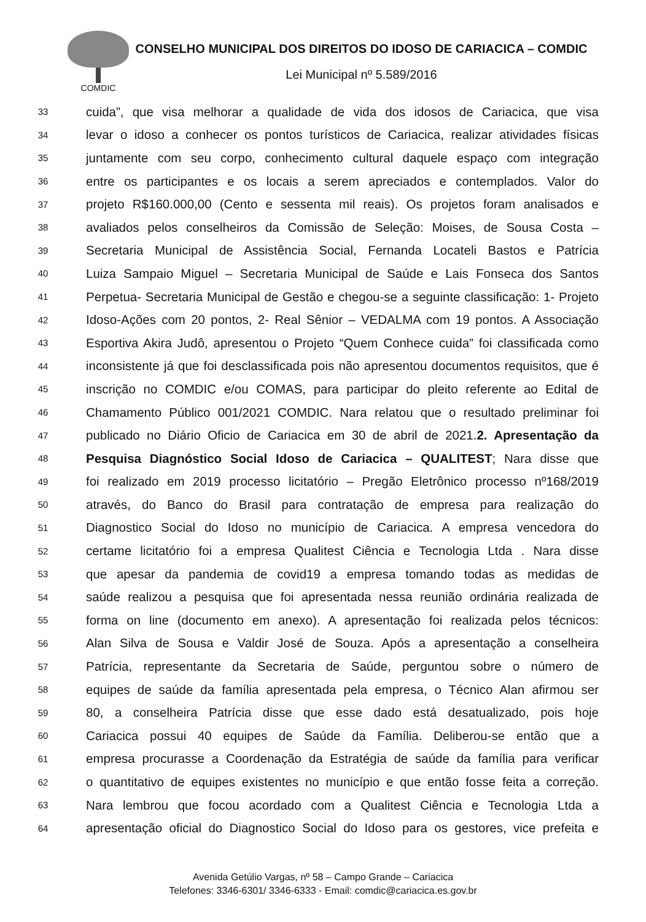COMDIC
CONSELHO MUNICIPAL DOS DIREITOS DO IDOSO DE CARIACICA – COMDIC
Lei Municipal nº 5.589/2016
33 cuida”, que visa melhorar a qualidade de vida dos idosos de Cariacica, que visa
34 levar o idoso a conhecer os pontos turísticos de Cariacica, realizar atividades físicas
35 juntamente com seu corpo, conhecimento cultural daquele espaço com integração
36 entre os participantes e os locais a serem apreciados e contemplados. Valor do
37 projeto R$160.000,00 (Cento e sessenta mil reais). Os projetos foram analisados e
38 avaliados pelos conselheiros da Comissão de Seleção: Moises, de Sousa Costa –
39 Secretaria Municipal de Assistência Social, Fernanda Locateli Bastos e Patrícia
40 Luiza Sampaio Miguel – Secretaria Municipal de Saúde e Lais Fonseca dos Santos
41 Perpetua- Secretaria Municipal de Gestão e chegou-se a seguinte classificação: 1- Projeto
42 Idoso-Ações com 20 pontos, 2- Real Sênior – VEDALMA com 19 pontos. A Associação
43 Esportiva Akira Judô, apresentou o Projeto “Quem Conhece cuida” foi classificada como
44 inconsistente já que foi desclassificada pois não apresentou documentos requisitos, que é
45 inscrição no COMDIC e/ou COMAS, para participar do pleito referente ao Edital de
46 Chamamento Público 001/2021 COMDIC. Nara relatou que o resultado preliminar foi
47 publicado no Diário Oficio de Cariacica em 30 de abril de 2021.2. Apresentação da
48 Pesquisa Diagnóstico Social Idoso de Cariacica – QUALITEST; Nara disse que
49 foi realizado em 2019 processo licitatório – Pregão Eletrônico processo nº168/2019
50 através, do Banco do Brasil para contratação de empresa para realização do
51 Diagnostico Social do Idoso no município de Cariacica. A empresa vencedora do
52 certame licitatório foi a empresa Qualitest Ciência e Tecnologia Ltda . Nara disse
53 que apesar da pandemia de covid19 a empresa tomando todas as medidas de
54 saúde realizou a pesquisa que foi apresentada nessa reunião ordinária realizada de
55 forma on line (documento em anexo). A apresentação foi realizada pelos técnicos:
56 Alan Silva de Sousa e Valdir José de Souza. Após a apresentação a conselheira
57 Patrícia, representante da Secretaria de Saúde, perguntou sobre o número de
58 equipes de saúde da família apresentada pela empresa, o Técnico Alan afirmou ser
59 80, a conselheira Patrícia disse que esse dado está desatualizado, pois hoje
60 Cariacica possui 40 equipes de Saúde da Família. Deliberou-se então que a
61 empresa procurasse a Coordenação da Estratégia de saúde da família para verificar
62 o quantitativo de equipes existentes no município e que então fosse feita a correção.
63 Nara lembrou que focou acordado com a Qualitest Ciência e Tecnologia Ltda a
64 apresentação oficial do Diagnostico Social do Idoso para os gestores, vice prefeita e
Avenida Getúlio Vargas, nº 58 – Campo Grande – Cariacica
Telefones: 3346-6301/ 3346-6333 - Email: comdic@cariacica.es.gov.br